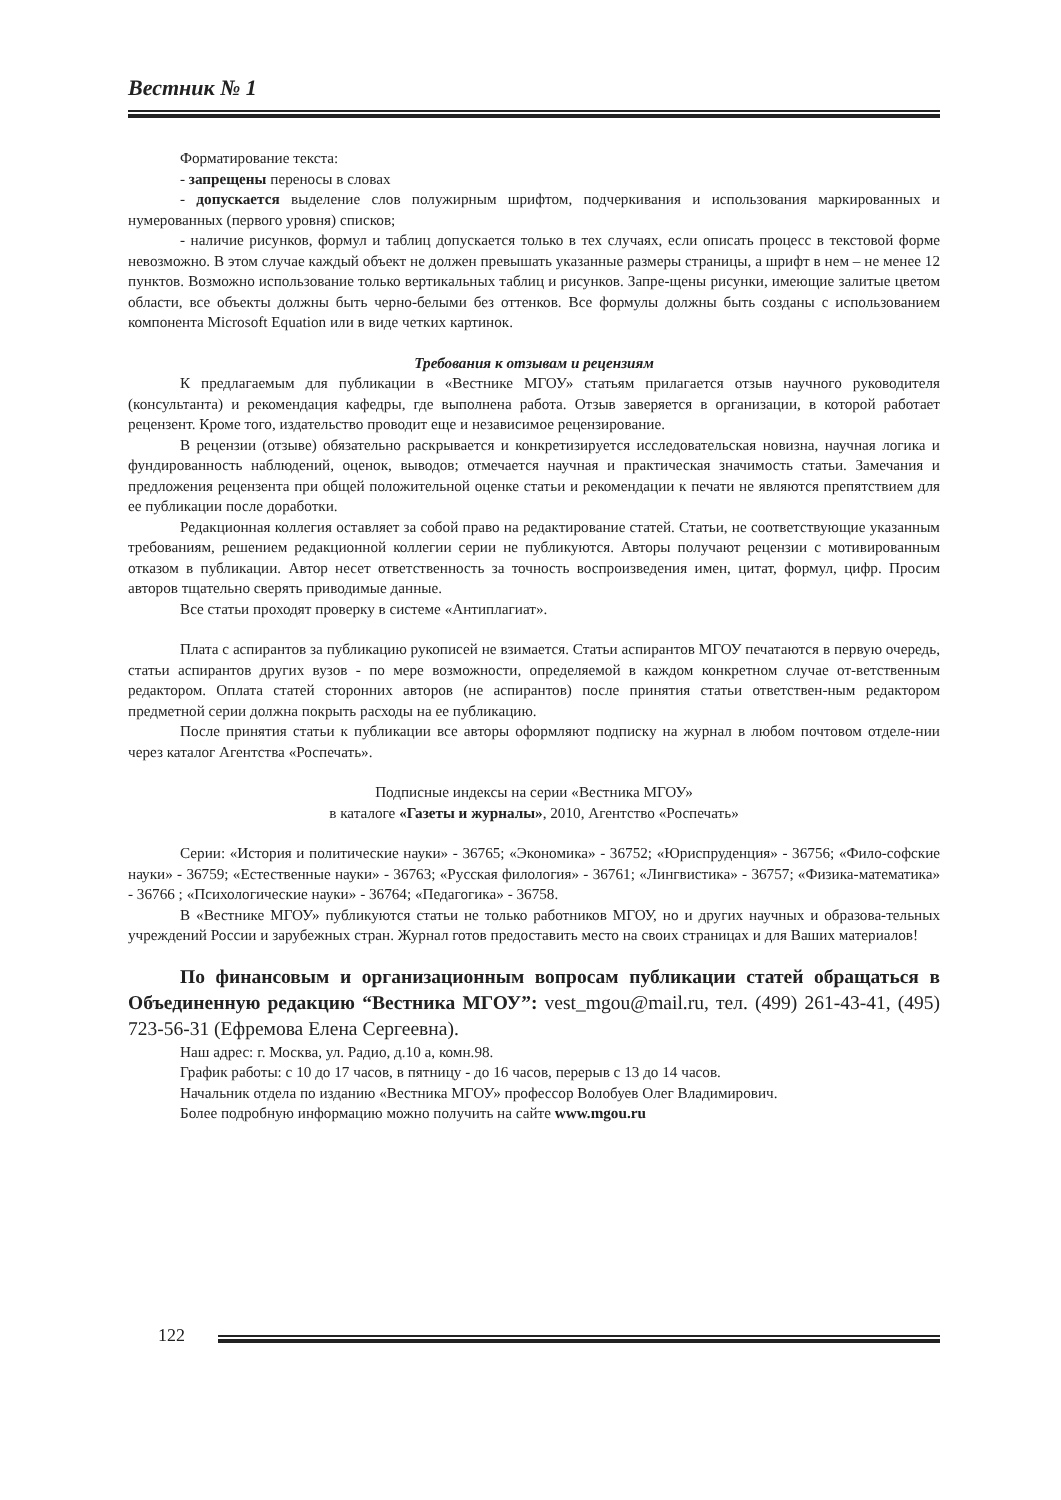Вестник № 1
Форматирование текста:
- запрещены переносы в словах
- допускается выделение слов полужирным шрифтом, подчеркивания и использования маркированных и нумерованных (первого уровня) списков;
- наличие рисунков, формул и таблиц допускается только в тех случаях, если описать процесс в текстовой форме невозможно. В этом случае каждый объект не должен превышать указанные размеры страницы, а шрифт в нем – не менее 12 пунктов. Возможно использование только вертикальных таблиц и рисунков. Запре-щены рисунки, имеющие залитые цветом области, все объекты должны быть черно-белыми без оттенков. Все формулы должны быть созданы с использованием компонента Microsoft Equation или в виде четких картинок.
Требования к отзывам и рецензиям
К предлагаемым для публикации в «Вестнике МГОУ» статьям прилагается отзыв научного руководителя (консультанта) и рекомендация кафедры, где выполнена работа. Отзыв заверяется в организации, в которой работает рецензент. Кроме того, издательство проводит еще и независимое рецензирование.
В рецензии (отзыве) обязательно раскрывается и конкретизируется исследовательская новизна, научная логика и фундированность наблюдений, оценок, выводов; отмечается научная и практическая значимость статьи. Замечания и предложения рецензента при общей положительной оценке статьи и рекомендации к печати не являются препятствием для ее публикации после доработки.
Редакционная коллегия оставляет за собой право на редактирование статей. Статьи, не соответствующие указанным требованиям, решением редакционной коллегии серии не публикуются. Авторы получают рецензии с мотивированным отказом в публикации. Автор несет ответственность за точность воспроизведения имен, цитат, формул, цифр. Просим авторов тщательно сверять приводимые данные.
Все статьи проходят проверку в системе «Антиплагиат».
Плата с аспирантов за публикацию рукописей не взимается. Статьи аспирантов МГОУ печатаются в первую очередь, статьи аспирантов других вузов - по мере возможности, определяемой в каждом конкретном случае от-ветственным редактором. Оплата статей сторонних авторов (не аспирантов) после принятия статьи ответствен-ным редактором предметной серии должна покрыть расходы на ее публикацию.
После принятия статьи к публикации все авторы оформляют подписку на журнал в любом почтовом отделе-нии через каталог Агентства «Роспечать».
Подписные индексы на серии «Вестника МГОУ»
в каталоге «Газеты и журналы», 2010, Агентство «Роспечать»
Серии: «История и политические науки» - 36765; «Экономика» - 36752; «Юриспруденция» - 36756; «Фило-софские науки» - 36759; «Естественные науки» - 36763; «Русская филология» - 36761; «Лингвистика» - 36757; «Физика-математика» - 36766 ; «Психологические науки» - 36764; «Педагогика» - 36758.
В «Вестнике МГОУ» публикуются статьи не только работников МГОУ, но и других научных и образова-тельных учреждений России и зарубежных стран. Журнал готов предоставить место на своих страницах и для Ваших материалов!
По финансовым и организационным вопросам публикации статей обращаться в Объединенную редакцию “Вестника МГОУ”: vest_mgou@mail.ru, тел. (499) 261-43-41, (495) 723-56-31 (Ефремова Елена Сергеевна).
Наш адрес: г. Москва, ул. Радио, д.10 а, комн.98.
График работы: с 10 до 17 часов, в пятницу - до 16 часов, перерыв с 13 до 14 часов.
Начальник отдела по изданию «Вестника МГОУ» профессор Волобуев Олег Владимирович.
Более подробную информацию можно получить на сайте www.mgou.ru
122